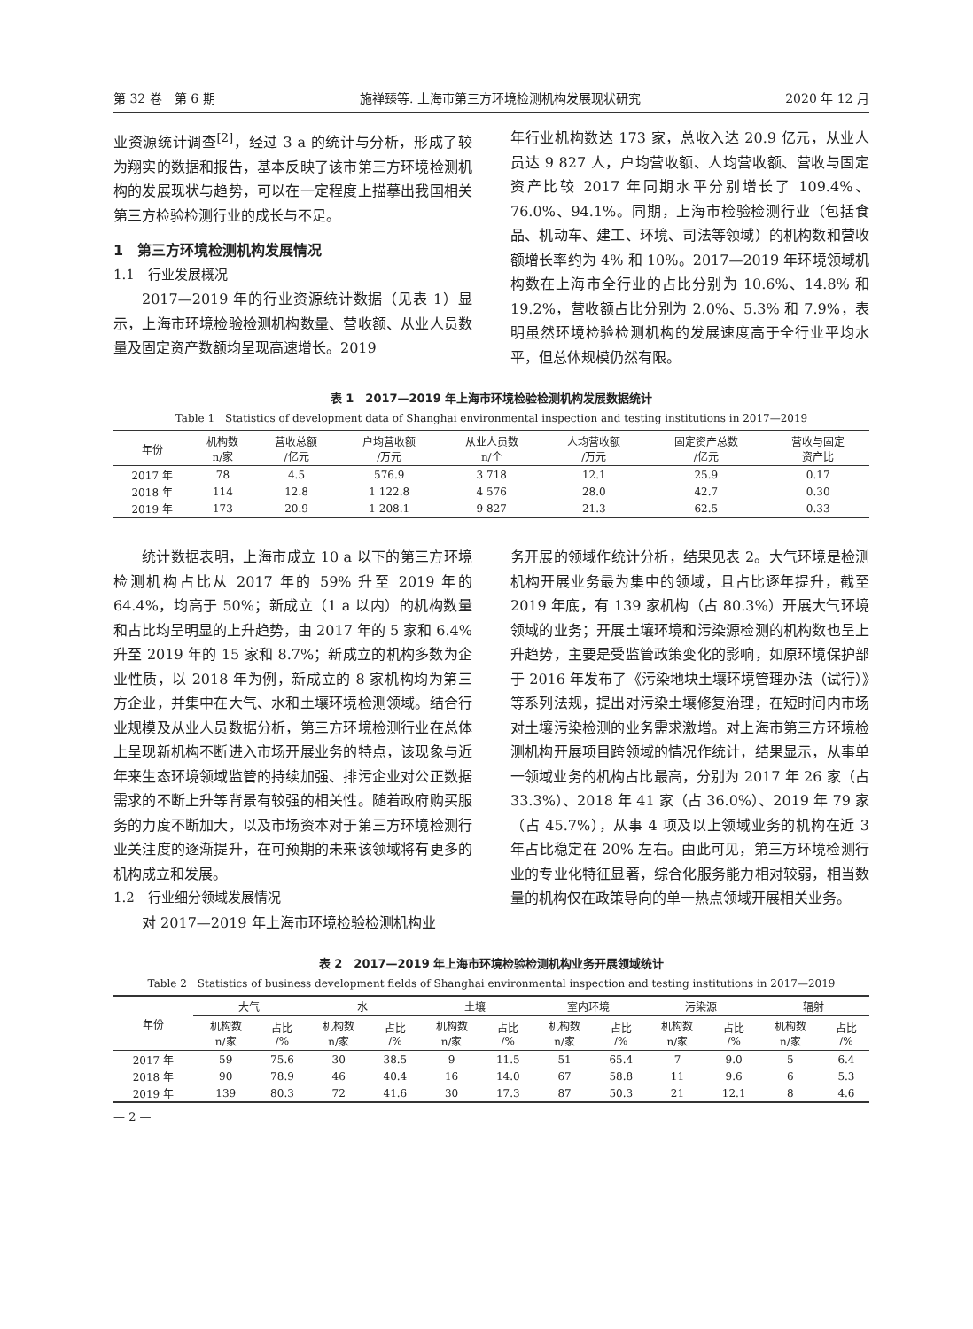第 32 卷　第 6 期 施禅臻等. 上海市第三方环境检测机构发展现状研究 2020 年 12 月
业资源统计调查<sup>[2]</sup>，经过 3 a 的统计与分析，形成了较为翔实的数据和报告，基本反映了该市第三方环境检测机构的发展现状与趋势，可以在一定程度上描摹出我国相关第三方检验检测行业的成长与不足。
1　第三方环境检测机构发展情况
1.1　行业发展概况
2017—2019 年的行业资源统计数据（见表 1）显示，上海市环境检验检测机构数量、营收额、从业人员数量及固定资产数额均呈现高速增长。2019
年行业机构数达 173 家，总收入达 20.9 亿元，从业人员达 9 827 人，户均营收额、人均营收额、营收与固定资产比较 2017 年同期水平分别增长了 109.4%、76.0%、94.1%。同期，上海市检验检测行业（包括食品、机动车、建工、环境、司法等领域）的机构数和营收额增长率约为 4% 和 10%。2017—2019 年环境领域机构数在上海市全行业的占比分别为 10.6%、14.8% 和 19.2%，营收额占比分别为 2.0%、5.3% 和 7.9%，表明虽然环境检验检测机构的发展速度高于全行业平均水平，但总体规模仍然有限。
表 1　2017—2019 年上海市环境检验检测机构发展数据统计
Table 1　Statistics of development data of Shanghai environmental inspection and testing institutions in 2017—2019
| 年份 | 机构数 n/家 | 营收总额 /亿元 | 户均营收额 /万元 | 从业人员数 n/个 | 人均营收额 /万元 | 固定资产总数 /亿元 | 营收与固定 资产比 |
| --- | --- | --- | --- | --- | --- | --- | --- |
| 2017 年 | 78 | 4.5 | 576.9 | 3 718 | 12.1 | 25.9 | 0.17 |
| 2018 年 | 114 | 12.8 | 1 122.8 | 4 576 | 28.0 | 42.7 | 0.30 |
| 2019 年 | 173 | 20.9 | 1 208.1 | 9 827 | 21.3 | 62.5 | 0.33 |
统计数据表明，上海市成立 10 a 以下的第三方环境检测机构占比从 2017 年的 59% 升至 2019 年的 64.4%，均高于 50%；新成立（1 a 以内）的机构数量和占比均呈明显的上升趋势，由 2017 年的 5 家和 6.4% 升至 2019 年的 15 家和 8.7%；新成立的机构多数为企业性质，以 2018 年为例，新成立的 8 家机构均为第三方企业，并集中在大气、水和土壤环境检测领域。结合行业规模及从业人员数据分析，第三方环境检测行业在总体上呈现新机构不断进入市场开展业务的特点，该现象与近年来生态环境领域监管的持续加强、排污企业对公正数据需求的不断上升等背景有较强的相关性。随着政府购买服务的力度不断加大，以及市场资本对于第三方环境检测行业关注度的逐渐提升，在可预期的未来该领域将有更多的机构成立和发展。
1.2　行业细分领域发展情况
对 2017—2019 年上海市环境检验检测机构业
务开展的领域作统计分析，结果见表 2。大气环境是检测机构开展业务最为集中的领域，且占比逐年提升，截至 2019 年底，有 139 家机构（占 80.3%）开展大气环境领域的业务；开展土壤环境和污染源检测的机构数也呈上升趋势，主要是受监管政策变化的影响，如原环境保护部于 2016 年发布了《污染地块土壤环境管理办法（试行）》等系列法规，提出对污染土壤修复治理，在短时间内市场对土壤污染检测的业务需求激增。对上海市第三方环境检测机构开展项目跨领域的情况作统计，结果显示，从事单一领域业务的机构占比最高，分别为 2017 年 26 家（占 33.3%）、2018 年 41 家（占 36.0%）、2019 年 79 家（占 45.7%），从事 4 项及以上领域业务的机构在近 3 年占比稳定在 20% 左右。由此可见，第三方环境检测行业的专业化特征显著，综合化服务能力相对较弱，相当数量的机构仅在政策导向的单一热点领域开展相关业务。
表 2　2017—2019 年上海市环境检验检测机构业务开展领域统计
Table 2　Statistics of business development fields of Shanghai environmental inspection and testing institutions in 2017—2019
| 年份 | 大气 | | 水 | | 土壤 | | 室内环境 | | 污染源 | | 辐射 | |
| --- | --- | --- | --- | --- | --- | --- | --- | --- | --- | --- | --- | --- |
| | 机构数 n/家 | 占比 /% | 机构数 n/家 | 占比 /% | 机构数 n/家 | 占比 /% | 机构数 n/家 | 占比 /% | 机构数 n/家 | 占比 /% | 机构数 n/家 | 占比 /% |
| 2017 年 | 59 | 75.6 | 30 | 38.5 | 9 | 11.5 | 51 | 65.4 | 7 | 9.0 | 5 | 6.4 |
| 2018 年 | 90 | 78.9 | 46 | 40.4 | 16 | 14.0 | 67 | 58.8 | 11 | 9.6 | 6 | 5.3 |
| 2019 年 | 139 | 80.3 | 72 | 41.6 | 30 | 17.3 | 87 | 50.3 | 21 | 12.1 | 8 | 4.6 |
— 2 —